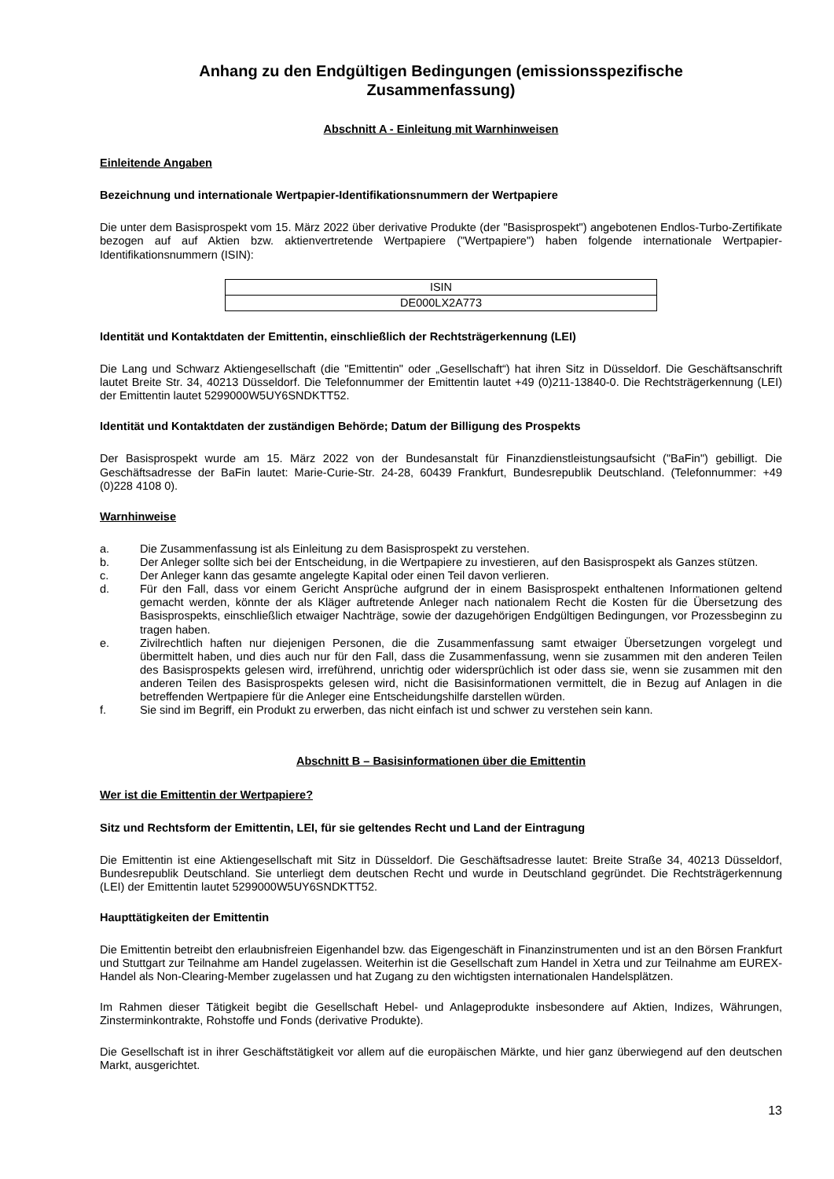Anhang zu den Endgültigen Bedingungen (emissionsspezifische
Zusammenfassung)
Abschnitt A - Einleitung mit Warnhinweisen
Einleitende Angaben
Bezeichnung und internationale Wertpapier-Identifikationsnummern der Wertpapiere
Die unter dem Basisprospekt vom 15. März 2022 über derivative Produkte (der "Basisprospekt") angebotenen Endlos-Turbo-Zertifikate bezogen auf auf Aktien bzw. aktienvertretende Wertpapiere ("Wertpapiere") haben folgende internationale Wertpapier-Identifikationsnummern (ISIN):
| ISIN |
| --- |
| DE000LX2A773 |
Identität und Kontaktdaten der Emittentin, einschließlich der Rechtsträgerkennung (LEI)
Die Lang und Schwarz Aktiengesellschaft (die "Emittentin" oder „Gesellschaft“) hat ihren Sitz in Düsseldorf. Die Geschäftsanschrift lautet Breite Str. 34, 40213 Düsseldorf. Die Telefonnummer der Emittentin lautet +49 (0)211-13840-0. Die Rechtsträgerkennung (LEI) der Emittentin lautet 5299000W5UY6SNDKTT52.
Identität und Kontaktdaten der zuständigen Behörde; Datum der Billigung des Prospekts
Der Basisprospekt wurde am 15. März 2022 von der Bundesanstalt für Finanzdienstleistungsaufsicht ("BaFin") gebilligt. Die Geschäftsadresse der BaFin lautet: Marie-Curie-Str. 24-28, 60439 Frankfurt, Bundesrepublik Deutschland. (Telefonnummer: +49 (0)228 4108 0).
Warnhinweise
a. Die Zusammenfassung ist als Einleitung zu dem Basisprospekt zu verstehen.
b. Der Anleger sollte sich bei der Entscheidung, in die Wertpapiere zu investieren, auf den Basisprospekt als Ganzes stützen.
c. Der Anleger kann das gesamte angelegte Kapital oder einen Teil davon verlieren.
d. Für den Fall, dass vor einem Gericht Ansprüche aufgrund der in einem Basisprospekt enthaltenen Informationen geltend gemacht werden, könnte der als Kläger auftretende Anleger nach nationalem Recht die Kosten für die Übersetzung des Basisprospekts, einschließlich etwaiger Nachträge, sowie der dazugehörigen Endgültigen Bedingungen, vor Prozessbeginn zu tragen haben.
e. Zivilrechtlich haften nur diejenigen Personen, die die Zusammenfassung samt etwaiger Übersetzungen vorgelegt und übermittelt haben, und dies auch nur für den Fall, dass die Zusammenfassung, wenn sie zusammen mit den anderen Teilen des Basisprospekts gelesen wird, irreführend, unrichtig oder widersprüchlich ist oder dass sie, wenn sie zusammen mit den anderen Teilen des Basisprospekts gelesen wird, nicht die Basisinformationen vermittelt, die in Bezug auf Anlagen in die betreffenden Wertpapiere für die Anleger eine Entscheidungshilfe darstellen würden.
f. Sie sind im Begriff, ein Produkt zu erwerben, das nicht einfach ist und schwer zu verstehen sein kann.
Abschnitt B – Basisinformationen über die Emittentin
Wer ist die Emittentin der Wertpapiere?
Sitz und Rechtsform der Emittentin, LEI, für sie geltendes Recht und Land der Eintragung
Die Emittentin ist eine Aktiengesellschaft mit Sitz in Düsseldorf. Die Geschäftsadresse lautet: Breite Straße 34, 40213 Düsseldorf, Bundesrepublik Deutschland. Sie unterliegt dem deutschen Recht und wurde in Deutschland gegründet. Die Rechtsträgerkennung (LEI) der Emittentin lautet 5299000W5UY6SNDKTT52.
Haupttätigkeiten der Emittentin
Die Emittentin betreibt den erlaubnisfreien Eigenhandel bzw. das Eigengeschäft in Finanzinstrumenten und ist an den Börsen Frankfurt und Stuttgart zur Teilnahme am Handel zugelassen. Weiterhin ist die Gesellschaft zum Handel in Xetra und zur Teilnahme am EUREX-Handel als Non-Clearing-Member zugelassen und hat Zugang zu den wichtigsten internationalen Handelsplätzen.
Im Rahmen dieser Tätigkeit begibt die Gesellschaft Hebel- und Anlageprodukte insbesondere auf Aktien, Indizes, Währungen, Zinsterminkontrakte, Rohstoffe und Fonds (derivative Produkte).
Die Gesellschaft ist in ihrer Geschäftstätigkeit vor allem auf die europäischen Märkte, und hier ganz überwiegend auf den deutschen Markt, ausgerichtet.
13